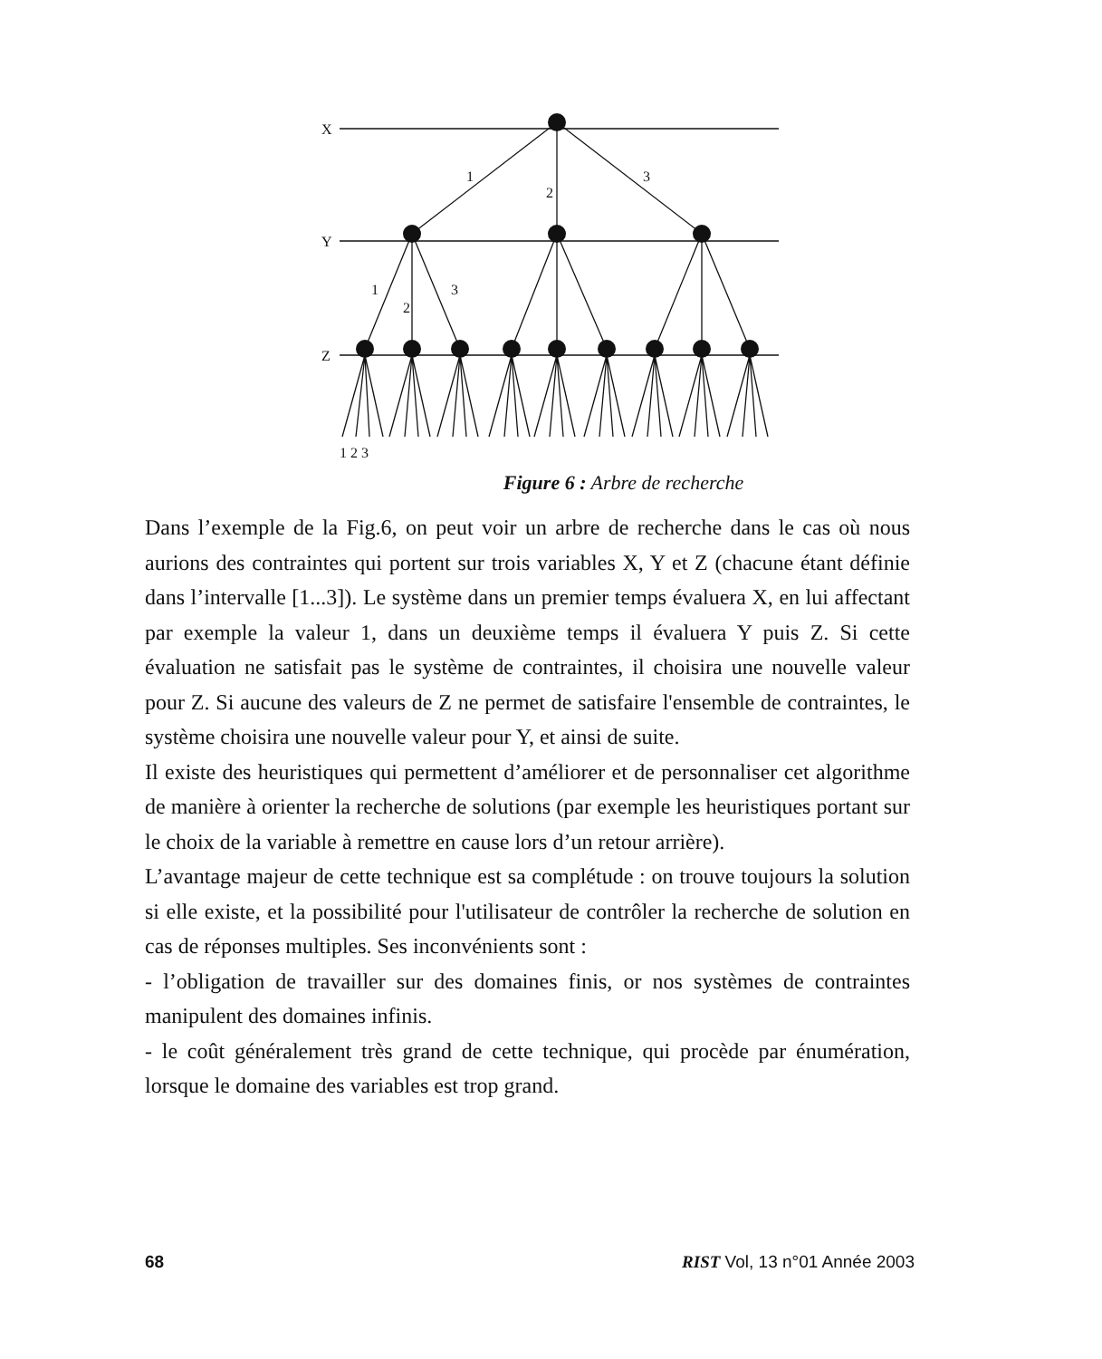X
Y
Z
1
2
3
1
2
3
1 2 3
Figure 6 : Arbre de recherche
Dans l’exemple de la Fig.6, on peut voir un arbre de recherche dans le cas où nous aurions des contraintes qui portent sur trois variables X, Y et Z (chacune étant définie dans l’intervalle [1...3]). Le système dans un premier temps évaluera X, en lui affectant par exemple la valeur 1, dans un deuxième temps il évaluera Y puis Z. Si cette évaluation ne satisfait pas le système de contraintes, il choisira une nouvelle valeur pour Z. Si aucune des valeurs de Z ne permet de satisfaire l'ensemble de contraintes, le système choisira une nouvelle valeur pour Y, et ainsi de suite.
Il existe des heuristiques qui permettent d’améliorer et de personnaliser cet algorithme de manière à orienter la recherche de solutions (par exemple les heuristiques portant sur le choix de la variable à remettre en cause lors d’un retour arrière).
L’avantage majeur de cette technique est sa complétude : on trouve toujours la solution si elle existe, et la possibilité pour l'utilisateur de contrôler la recherche de solution en cas de réponses multiples. Ses inconvénients sont :
- l’obligation de travailler sur des domaines finis, or nos systèmes de contraintes manipulent des domaines infinis.
- le coût généralement très grand de cette technique, qui procède par énumération, lorsque le domaine des variables est trop grand.
68 RIST Vol, 13 n°01 Année 2003